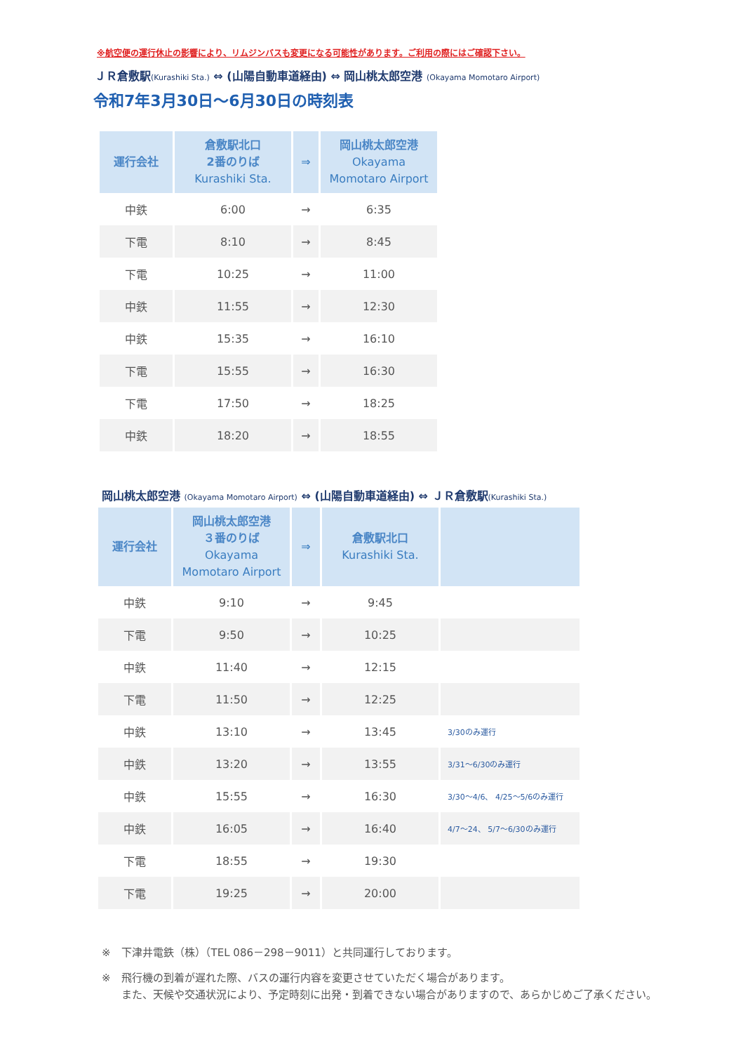※航空便の運行休止の影響により、リムジンバスも変更になる可能性があります。ご利用の際にはご確認下さい。
ＪＲ倉敷駅(Kurashiki Sta.) ⇔ (山陽自動車道経由) ⇔ 岡山桃太郎空港 (Okayama Momotaro Airport)
令和7年3月30日～6月30日の時刻表
| 運行会社 | 倉敷駅北口 2番のりば Kurashiki Sta. | ⇒ | 岡山桃太郎空港 Okayama Momotaro Airport |
| --- | --- | --- | --- |
| 中鉄 | 6:00 | → | 6:35 |
| 下電 | 8:10 | → | 8:45 |
| 下電 | 10:25 | → | 11:00 |
| 中鉄 | 11:55 | → | 12:30 |
| 中鉄 | 15:35 | → | 16:10 |
| 下電 | 15:55 | → | 16:30 |
| 下電 | 17:50 | → | 18:25 |
| 中鉄 | 18:20 | → | 18:55 |
岡山桃太郎空港 (Okayama Momotaro Airport) ⇔ (山陽自動車道経由) ⇔ ＪＲ倉敷駅(Kurashiki Sta.)
| 運行会社 | 岡山桃太郎空港 ３番のりば Okayama Momotaro Airport | ⇒ | 倉敷駅北口 Kurashiki Sta. | |
| --- | --- | --- | --- | --- |
| 中鉄 | 9:10 | → | 9:45 | |
| 下電 | 9:50 | → | 10:25 | |
| 中鉄 | 11:40 | → | 12:15 | |
| 下電 | 11:50 | → | 12:25 | |
| 中鉄 | 13:10 | → | 13:45 | 3/30のみ運行 |
| 中鉄 | 13:20 | → | 13:55 | 3/31～6/30のみ運行 |
| 中鉄 | 15:55 | → | 16:30 | 3/30～4/6、 4/25～5/6のみ運行 |
| 中鉄 | 16:05 | → | 16:40 | 4/7～24、 5/7～6/30のみ運行 |
| 下電 | 18:55 | → | 19:30 | |
| 下電 | 19:25 | → | 20:00 | |
※　下津井電鉄（株）（TEL 086－298－9011）と共同運行しております。
※　飛行機の到着が遅れた際、バスの運行内容を変更させていただく場合があります。
また、天候や交通状況により、予定時刻に出発・到着できない場合がありますので、あらかじめご了承ください。